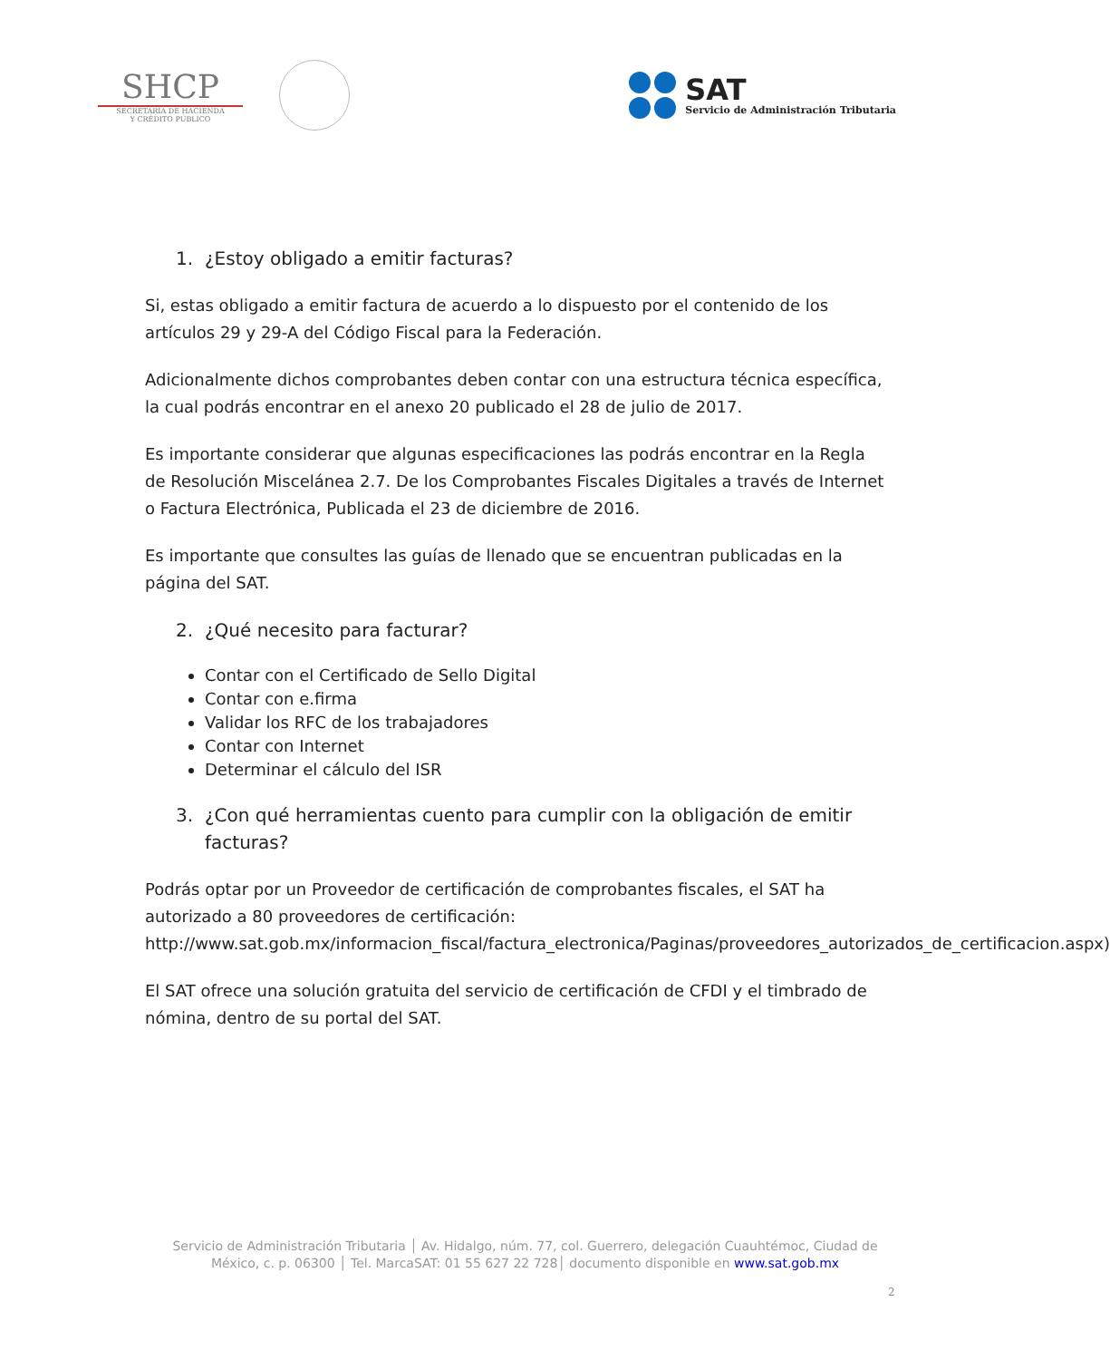SHCP
SECRETARÍA DE HACIENDA
Y CRÉDITO PÚBLICO
SAT
Servicio de Administración Tributaria
1. ¿Estoy obligado a emitir facturas?
Si, estas obligado a emitir factura de acuerdo a lo dispuesto por el contenido de los artículos 29 y 29-A del Código Fiscal para la Federación.
Adicionalmente dichos comprobantes deben contar con una estructura técnica específica, la cual podrás encontrar en el anexo 20 publicado el 28 de julio de 2017.
Es importante considerar que algunas especificaciones las podrás encontrar en la Regla de Resolución Miscelánea 2.7. De los Comprobantes Fiscales Digitales a través de Internet o Factura Electrónica, Publicada el 23 de diciembre de 2016.
Es importante que consultes las guías de llenado que se encuentran publicadas en la página del SAT.
2. ¿Qué necesito para facturar?
Contar con el Certificado de Sello Digital
Contar con e.firma
Validar los RFC de los trabajadores
Contar con Internet
Determinar el cálculo del ISR
3. ¿Con qué herramientas cuento para cumplir con la obligación de emitir facturas?
Podrás optar por un Proveedor de certificación de comprobantes fiscales, el SAT ha autorizado a 80 proveedores de certificación: http://www.sat.gob.mx/informacion_fiscal/factura_electronica/Paginas/proveedores_autorizados_de_certificacion.aspx)
El SAT ofrece una solución gratuita del servicio de certificación de CFDI y el timbrado de nómina, dentro de su portal del SAT.
Servicio de Administración Tributaria │ Av. Hidalgo, núm. 77, col. Guerrero, delegación Cuauhtémoc, Ciudad de
México, c. p. 06300 │ Tel. MarcaSAT: 01 55 627 22 728│ documento disponible en www.sat.gob.mx
2